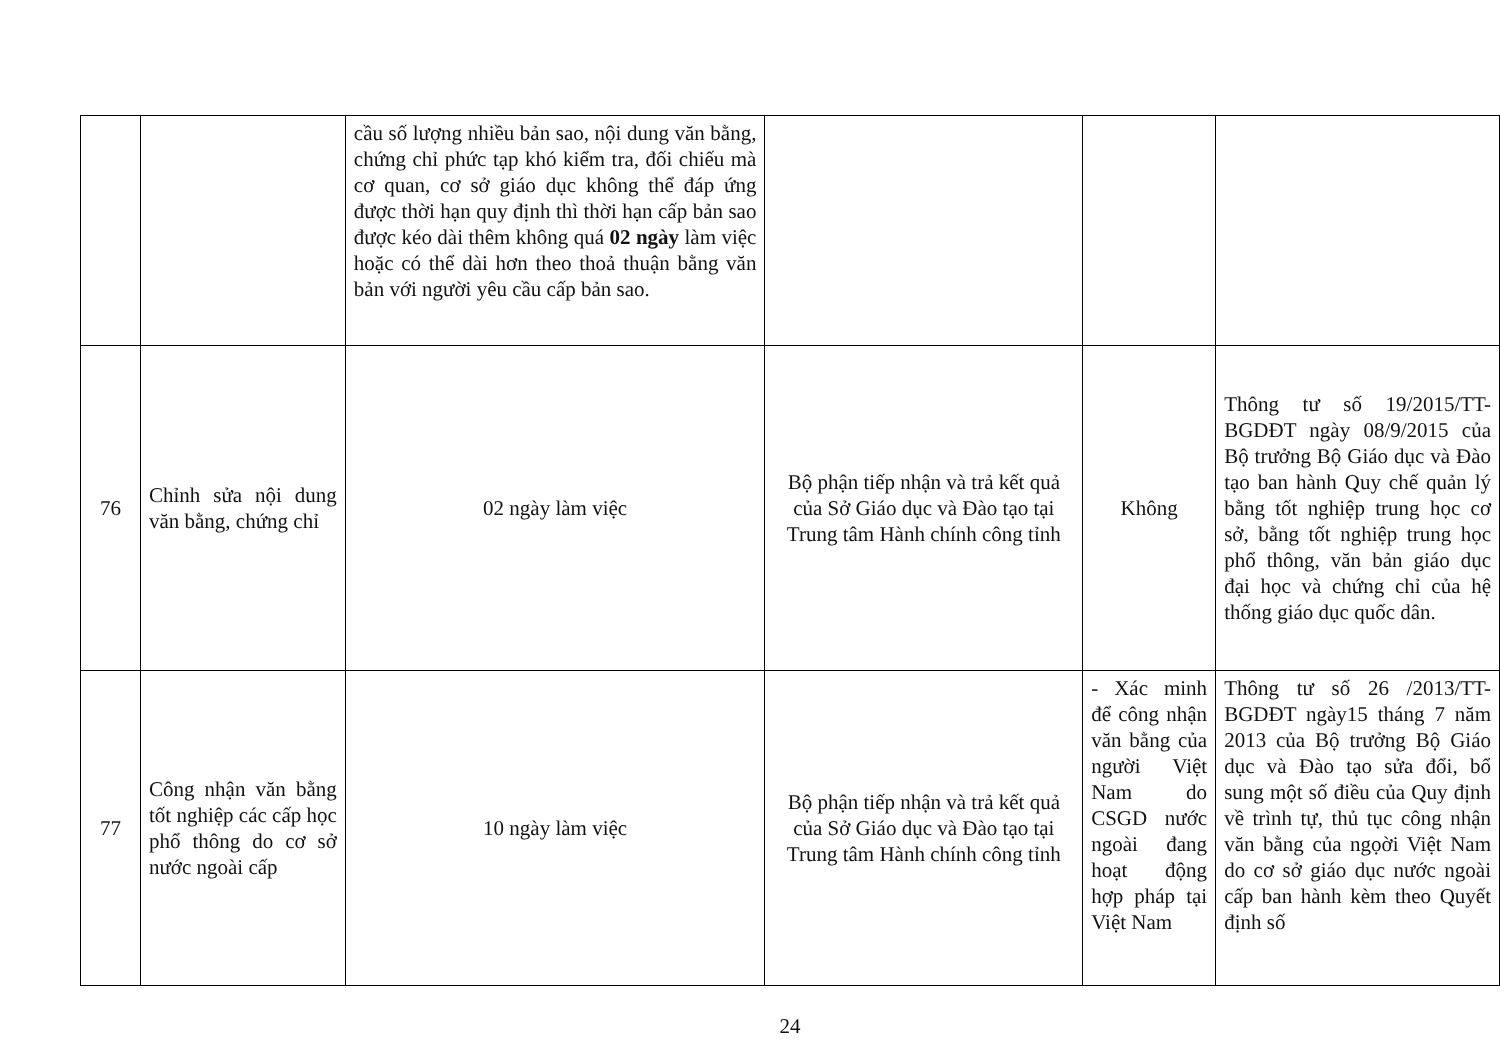| | | cầu số lượng nhiều bản sao, nội dung văn bằng, chứng chỉ phức tạp khó kiểm tra, đối chiếu mà cơ quan, cơ sở giáo dục không thể đáp ứng được thời hạn quy định thì thời hạn cấp bản sao được kéo dài thêm không quá 02 ngày làm việc hoặc có thể dài hơn theo thoả thuận bằng văn bản với người yêu cầu cấp bản sao. | | | |
| 76 | Chỉnh sửa nội dung văn bằng, chứng chỉ | 02 ngày làm việc | Bộ phận tiếp nhận và trả kết quả của Sở Giáo dục và Đào tạo tại Trung tâm Hành chính công tỉnh | Không | Thông tư số 19/2015/TT-BGDĐT ngày 08/9/2015 của Bộ trưởng Bộ Giáo dục và Đào tạo ban hành Quy chế quản lý bằng tốt nghiệp trung học cơ sở, bằng tốt nghiệp trung học phổ thông, văn bản giáo dục đại học và chứng chỉ của hệ thống giáo dục quốc dân. |
| 77 | Công nhận văn bằng tốt nghiệp các cấp học phổ thông do cơ sở nước ngoài cấp | 10 ngày làm việc | Bộ phận tiếp nhận và trả kết quả của Sở Giáo dục và Đào tạo tại Trung tâm Hành chính công tỉnh | - Xác minh để công nhận văn bằng của người Việt Nam do CSGD nước ngoài đang hoạt động hợp pháp tại Việt Nam | Thông tư số 26 /2013/TT-BGDĐT ngày15 tháng 7 năm 2013 của Bộ trưởng Bộ Giáo dục và Đào tạo sửa đổi, bổ sung một số điều của Quy định về trình tự, thủ tục công nhận văn bằng của ngọời Việt Nam do cơ sở giáo dục nước ngoài cấp ban hành kèm theo Quyết định số |
24